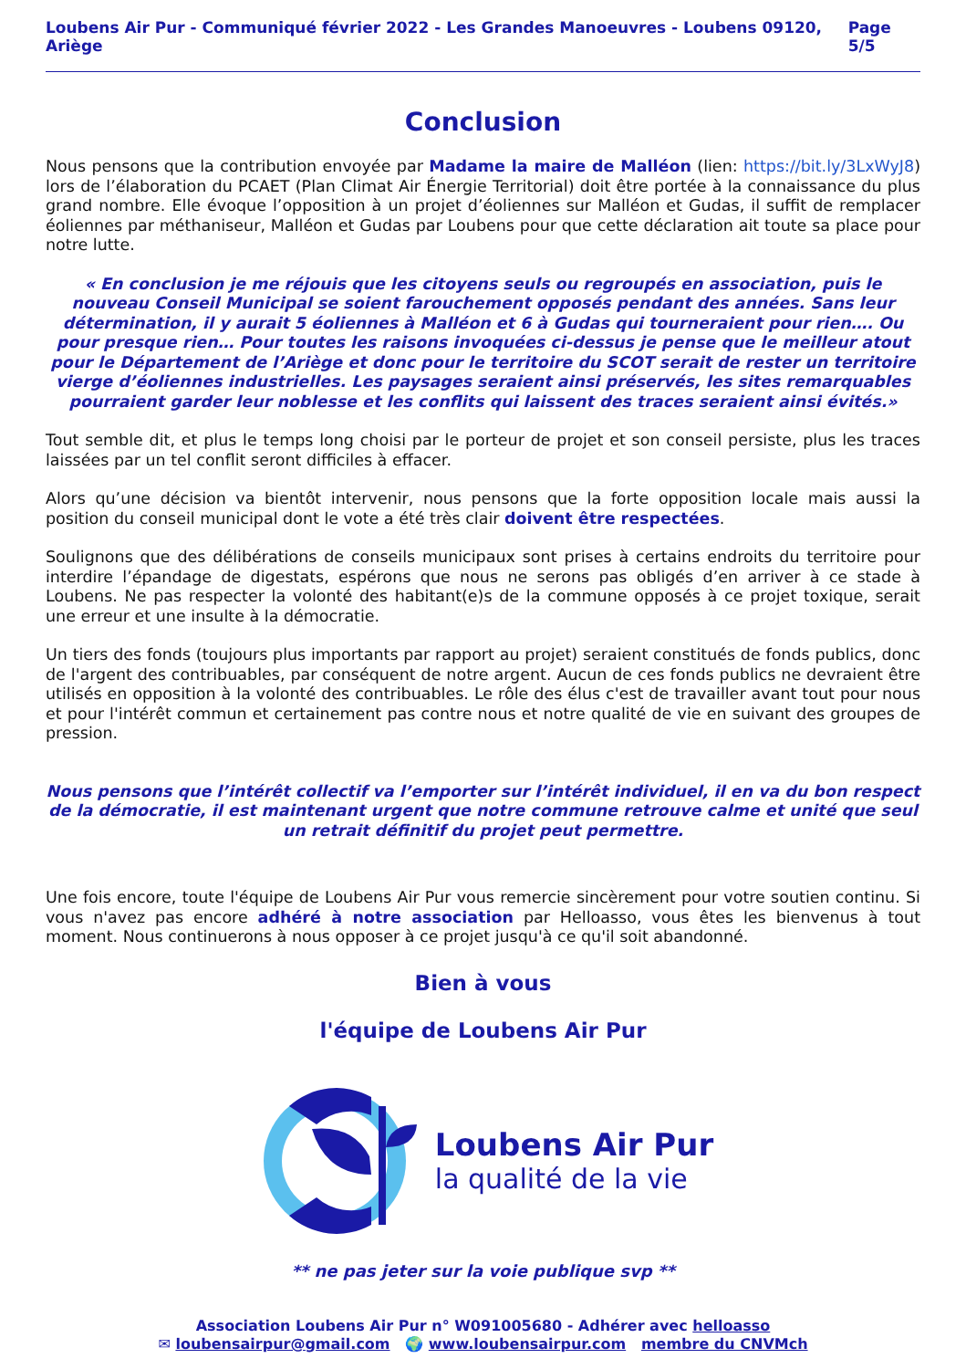Loubens Air Pur - Communiqué février 2022 - Les Grandes Manoeuvres - Loubens 09120, Ariège Page 5/5
Conclusion
Nous pensons que la contribution envoyée par Madame la maire de Malléon (lien: https://bit.ly/3LxWyJ8) lors de l’élaboration du PCAET (Plan Climat Air Énergie Territorial) doit être portée à la connaissance du plus grand nombre. Elle évoque l’opposition à un projet d’éoliennes sur Malléon et Gudas, il suffit de remplacer éoliennes par méthaniseur, Malléon et Gudas par Loubens pour que cette déclaration ait toute sa place pour notre lutte.
« En conclusion je me réjouis que les citoyens seuls ou regroupés en association, puis le nouveau Conseil Municipal se soient farouchement opposés pendant des années. Sans leur détermination, il y aurait 5 éoliennes à Malléon et 6 à Gudas qui tourneraient pour rien…. Ou pour presque rien… Pour toutes les raisons invoquées ci-dessus je pense que le meilleur atout pour le Département de l’Ariège et donc pour le territoire du SCOT serait de rester un territoire vierge d’éoliennes industrielles. Les paysages seraient ainsi préservés, les sites remarquables pourraient garder leur noblesse et les conflits qui laissent des traces seraient ainsi évités.»
Tout semble dit, et plus le temps long choisi par le porteur de projet et son conseil persiste, plus les traces laissées par un tel conflit seront difficiles à effacer.
Alors qu’une décision va bientôt intervenir, nous pensons que la forte opposition locale mais aussi la position du conseil municipal dont le vote a été très clair doivent être respectées.
Soulignons que des délibérations de conseils municipaux sont prises à certains endroits du territoire pour interdire l’épandage de digestats, espérons que nous ne serons pas obligés d’en arriver à ce stade à Loubens. Ne pas respecter la volonté des habitant(e)s de la commune opposés à ce projet toxique, serait une erreur et une insulte à la démocratie.
Un tiers des fonds (toujours plus importants par rapport au projet) seraient constitués de fonds publics, donc de l'argent des contribuables, par conséquent de notre argent. Aucun de ces fonds publics ne devraient être utilisés en opposition à la volonté des contribuables. Le rôle des élus c'est de travailler avant tout pour nous et pour l'intérêt commun et certainement pas contre nous et notre qualité de vie en suivant des groupes de pression.
Nous pensons que l’intérêt collectif va l’emporter sur l’intérêt individuel, il en va du bon respect de la démocratie, il est maintenant urgent que notre commune retrouve calme et unité que seul un retrait définitif du projet peut permettre.
Une fois encore, toute l'équipe de Loubens Air Pur vous remercie sincèrement pour votre soutien continu. Si vous n'avez pas encore adhéré à notre association par Helloasso, vous êtes les bienvenus à tout moment. Nous continuerons à nous opposer à ce projet jusqu'à ce qu'il soit abandonné.
Bien à vous
l'équipe de Loubens Air Pur
Loubens Air Pur
la qualité de la vie
** ne pas jeter sur la voie publique svp **
Association Loubens Air Pur n° W091005680 - Adhérer avec helloasso
✉ loubensairpur@gmail.com 🌍 www.loubensairpur.com membre du CNVMch